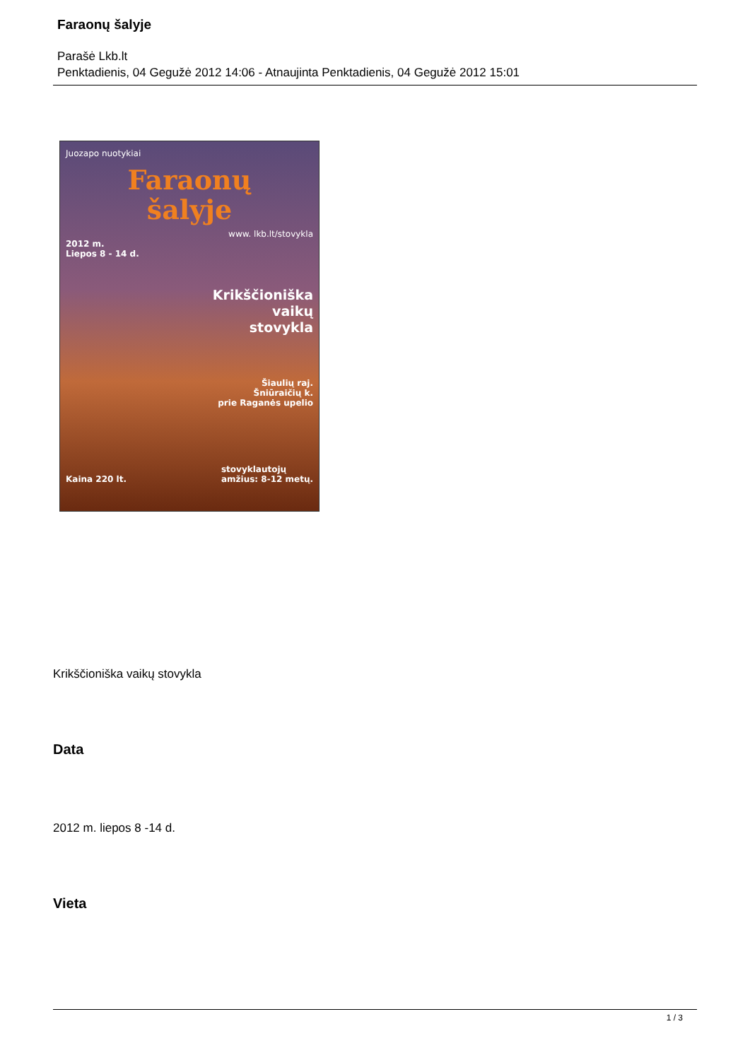Faraonų šalyje
Parašė Lkb.lt
Penktadienis, 04 Gegužė 2012 14:06 - Atnaujinta Penktadienis, 04 Gegužė 2012 15:01
Juozapo nuotykiai
Faraonų
šalyje
www. lkb.lt/stovykla
2012 m.
Liepos 8 - 14 d.
Krikščioniška
vaikų
stovykla
Šiaulių raj.
Šniūraičių k.
prie Raganės upelio
Kaina 220 lt. stovyklautojų
amžius: 8-12 metų.
Krikščioniška vaikų stovykla
Data
2012 m. liepos 8 -14 d.
Vieta
1 / 3